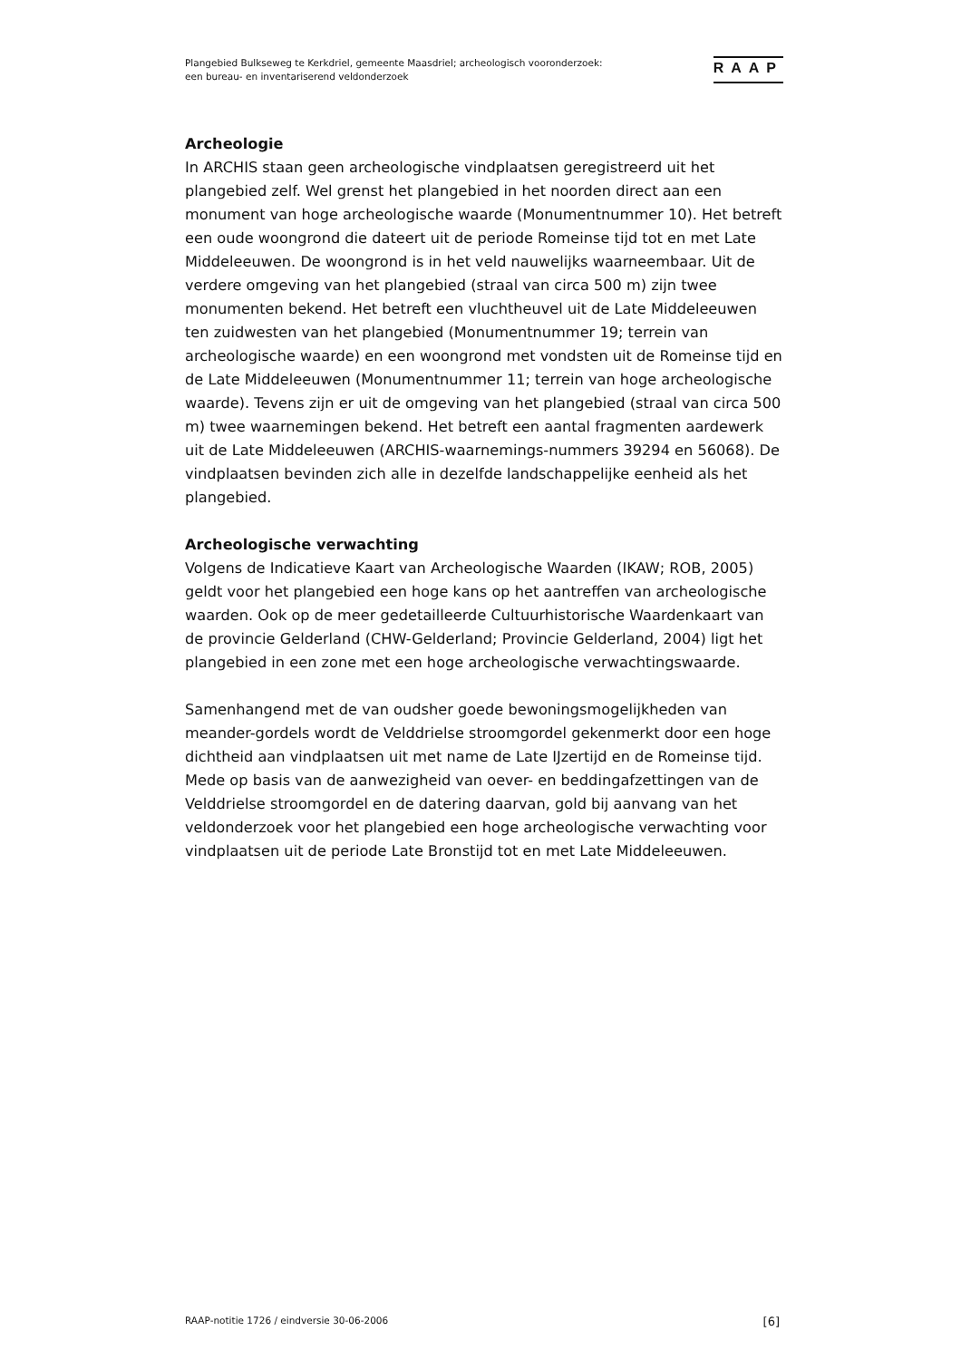Plangebied Bulkseweg te Kerkdriel, gemeente Maasdriel; archeologisch vooronderzoek:
een bureau- en inventariserend veldonderzoek
RAAP
Archeologie
In ARCHIS staan geen archeologische vindplaatsen geregistreerd uit het plangebied zelf. Wel grenst het plangebied in het noorden direct aan een monument van hoge archeologische waarde (Monumentnummer 10). Het betreft een oude woongrond die dateert uit de periode Romeinse tijd tot en met Late Middeleeuwen. De woongrond is in het veld nauwelijks waarneembaar. Uit de verdere omgeving van het plangebied (straal van circa 500 m) zijn twee monumenten bekend. Het betreft een vluchtheuvel uit de Late Middeleeuwen ten zuidwesten van het plangebied (Monumentnummer 19; terrein van archeologische waarde) en een woongrond met vondsten uit de Romeinse tijd en de Late Middeleeuwen (Monumentnummer 11; terrein van hoge archeologische waarde). Tevens zijn er uit de omgeving van het plangebied (straal van circa 500 m) twee waarnemingen bekend. Het betreft een aantal fragmenten aardewerk uit de Late Middeleeuwen (ARCHIS-waarnemings-nummers 39294 en 56068). De vindplaatsen bevinden zich alle in dezelfde landschappelijke eenheid als het plangebied.
Archeologische verwachting
Volgens de Indicatieve Kaart van Archeologische Waarden (IKAW; ROB, 2005) geldt voor het plangebied een hoge kans op het aantreffen van archeologische waarden. Ook op de meer gedetailleerde Cultuurhistorische Waardenkaart van de provincie Gelderland (CHW-Gelderland; Provincie Gelderland, 2004) ligt het plangebied in een zone met een hoge archeologische verwachtingswaarde.
Samenhangend met de van oudsher goede bewoningsmogelijkheden van meander-gordels wordt de Velddrielse stroomgordel gekenmerkt door een hoge dichtheid aan vindplaatsen uit met name de Late IJzertijd en de Romeinse tijd. Mede op basis van de aanwezigheid van oever- en beddingafzettingen van de Velddrielse stroomgordel en de datering daarvan, gold bij aanvang van het veldonderzoek voor het plangebied een hoge archeologische verwachting voor vindplaatsen uit de periode Late Bronstijd tot en met Late Middeleeuwen.
RAAP-notitie 1726 / eindversie 30-06-2006 [6]